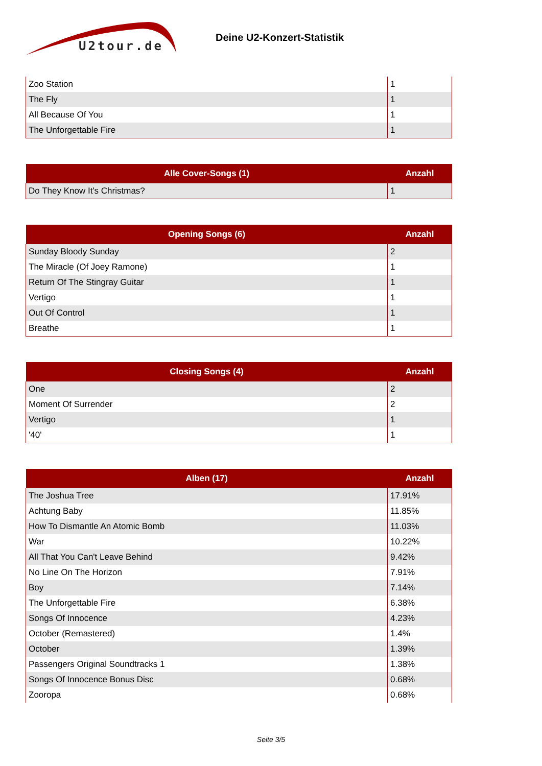U2tour.de
Deine U2-Konzert-Statistik
| Zoo Station | 1 |
| The Fly | 1 |
| All Because Of You | 1 |
| The Unforgettable Fire | 1 |
| Alle Cover-Songs (1) | Anzahl |
| --- | --- |
| Do They Know It's Christmas? | 1 |
| Opening Songs (6) | Anzahl |
| --- | --- |
| Sunday Bloody Sunday | 2 |
| The Miracle (Of Joey Ramone) | 1 |
| Return Of The Stingray Guitar | 1 |
| Vertigo | 1 |
| Out Of Control | 1 |
| Breathe | 1 |
| Closing Songs (4) | Anzahl |
| --- | --- |
| One | 2 |
| Moment Of Surrender | 2 |
| Vertigo | 1 |
| '40' | 1 |
| Alben (17) | Anzahl |
| --- | --- |
| The Joshua Tree | 17.91% |
| Achtung Baby | 11.85% |
| How To Dismantle An Atomic Bomb | 11.03% |
| War | 10.22% |
| All That You Can't Leave Behind | 9.42% |
| No Line On The Horizon | 7.91% |
| Boy | 7.14% |
| The Unforgettable Fire | 6.38% |
| Songs Of Innocence | 4.23% |
| October (Remastered) | 1.4% |
| October | 1.39% |
| Passengers Original Soundtracks 1 | 1.38% |
| Songs Of Innocence Bonus Disc | 0.68% |
| Zooropa | 0.68% |
Seite 3/5